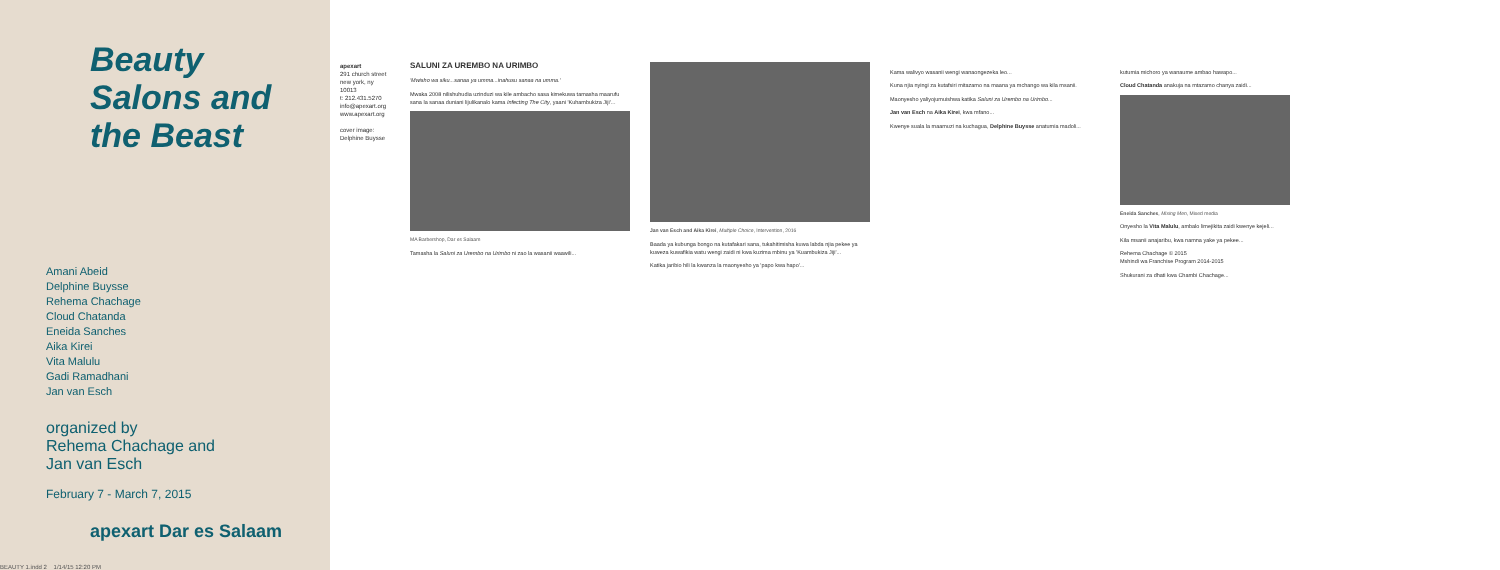Beauty Salons and the Beast
Amani Abeid
Delphine Buysse
Rehema Chachage
Cloud Chatanda
Eneida Sanches
Aika Kirei
Vita Malulu
Gadi Ramadhani
Jan van Esch
organized by
Rehema Chachage and
Jan van Esch
February 7 - March 7, 2015
apexart Dar es Salaam
apexart
291 church street new york, ny 10013
t: 212.431.5270
info@apexart.org www.apexart.org
cover image: Delphine Buysse
SALUNI ZA UREMBO NA URIMBO
'Mwisho wa siku...sanaa ya umma...inahusu sanaa na umma.'
Mwaka 2008 nilishuhudia uzinduzi wa kile ambacho sasa kimekuwa tamasha maarufu sana la sanaa duniani lijulikanalo kama Infecting The City, yaani 'Kuhambukiza Jiji'...
MA Barbershop, Dar es Salaam
Tamasha la Saluni za Urembo na Urimbo ni zao la wasanii waawili...
Jan van Esch and Aika Kirei, Multiple Choice, Intervention, 2016
Baada ya kubunga bongo na kutafakari sana, tukahitimisha kuwa labda njia pekee ya kuweza kuwafikia watu wengi zaidi ni kwa kuzima mbinu ya 'Kuambukiza Jiji'...
Katika jaribio hili la kwanza la maonyesho ya 'papo kwa hapo'...
Kama walivyo wasanii wengi wanaongezeka leo...
Kuna njia nyingi za kutafsiri mitazamo na maana ya mchango wa kila msanii.
Maonyesho yaliyojumuishwa katika Saluni za Urembo na Urimbo...
Jan van Esch na Aika Kirei, kwa mfano...
Kwenye suala la maamuzi na kuchagua, Delphine Buysse anatumia madoli...
kutumia michoro ya wanaume ambao hawapo...
Cloud Chatanda anakuja na mtazamo chanya zaidi...
Eneida Sanches, Mixing Men, Mixed media
Onyesho la Vita Malulu, ambalo limejikita zaidi kwenye kejeli...
Kila msanii anajaribu, kwa namna yake ya pekee...
Rehema Chachage © 2015
Mshindi wa Franchise Program 2014-2015
Shukurani za dhati kwa Chambi Chachage...
BEAUTY 1.indd 2 1/14/15 12:20 PM